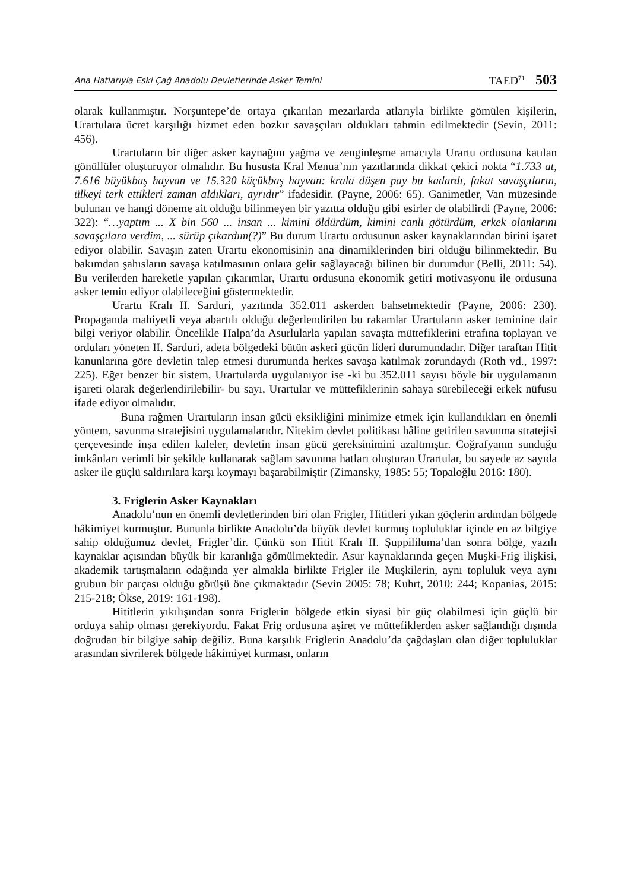Ana Hatlarıyla Eski Çağ Anadolu Devletlerinde Asker Temini TAED<sup>71</sup> 503
olarak kullanmıştır. Norşuntepe’de ortaya çıkarılan mezarlarda atlarıyla birlikte gömülen kişilerin, Urartulara ücret karşılığı hizmet eden bozkır savaşçıları oldukları tahmin edilmektedir (Sevin, 2011: 456).
Urartuların bir diğer asker kaynağını yağma ve zenginleşme amacıyla Urartu ordusuna katılan gönüllüler oluşturuyor olmalıdır. Bu hususta Kral Menua’nın yazıtlarında dikkat çekici nokta “1.733 at, 7.616 büyükbaş hayvan ve 15.320 küçükbaş hayvan: krala düşen pay bu kadardı, fakat savaşçıların, ülkeyi terk ettikleri zaman aldıkları, ayrıdır” ifadesidir. (Payne, 2006: 65). Ganimetler, Van müzesinde bulunan ve hangi döneme ait olduğu bilinmeyen bir yazıtta olduğu gibi esirler de olabilirdi (Payne, 2006: 322): “…yaptım ... X bin 560 ... insan ... kimini öldürdüm, kimini canlı götürdüm, erkek olanlarını savaşçılara verdim, ... sürüp çıkardım(?)” Bu durum Urartu ordusunun asker kaynaklarından birini işaret ediyor olabilir. Savaşın zaten Urartu ekonomisinin ana dinamiklerinden biri olduğu bilinmektedir. Bu bakımdan şahısların savaşa katılmasının onlara gelir sağlayacağı bilinen bir durumdur (Belli, 2011: 54). Bu verilerden hareketle yapılan çıkarımlar, Urartu ordusuna ekonomik getiri motivasyonu ile ordusuna asker temin ediyor olabileceğini göstermektedir.
Urartu Kralı II. Sarduri, yazıtında 352.011 askerden bahsetmektedir (Payne, 2006: 230). Propaganda mahiyetli veya abartılı olduğu değerlendirilen bu rakamlar Urartuların asker teminine dair bilgi veriyor olabilir. Öncelikle Halpa’da Asurlularla yapılan savaşta müttefiklerini etrafına toplayan ve orduları yöneten II. Sarduri, adeta bölgedeki bütün askeri gücün lideri durumundadır. Diğer taraftan Hitit kanunlarına göre devletin talep etmesi durumunda herkes savaşa katılmak zorundaydı (Roth vd., 1997: 225). Eğer benzer bir sistem, Urartularda uygulanıyor ise -ki bu 352.011 sayısı böyle bir uygulamanın işareti olarak değerlendirilebilir- bu sayı, Urartular ve müttefiklerinin sahaya sürebileceği erkek nüfusu ifade ediyor olmalıdır.
Buna rağmen Urartuların insan gücü eksikliğini minimize etmek için kullandıkları en önemli yöntem, savunma stratejisini uygulamalarıdır. Nitekim devlet politikası hâline getirilen savunma stratejisi çerçevesinde inşa edilen kaleler, devletin insan gücü gereksinimini azaltmıştır. Coğrafyanın sunduğu imkânları verimli bir şekilde kullanarak sağlam savunma hatları oluşturan Urartular, bu sayede az sayıda asker ile güçlü saldırılara karşı koymayı başarabilmiştir (Zimansky, 1985: 55; Topaloğlu 2016: 180).
3. Friglerin Asker Kaynakları
Anadolu’nun en önemli devletlerinden biri olan Frigler, Hititleri yıkan göçlerin ardından bölgede hâkimiyet kurmuştur. Bununla birlikte Anadolu’da büyük devlet kurmuş topluluklar içinde en az bilgiye sahip olduğumuz devlet, Frigler’dir. Çünkü son Hitit Kralı II. Şuppililuma’dan sonra bölge, yazılı kaynaklar açısından büyük bir karanlığa gömülmektedir. Asur kaynaklarında geçen Muşki-Frig ilişkisi, akademik tartışmaların odağında yer almakla birlikte Frigler ile Muşkilerin, aynı topluluk veya aynı grubun bir parçası olduğu görüşü öne çıkmaktadır (Sevin 2005: 78; Kuhrt, 2010: 244; Kopanias, 2015: 215-218; Ökse, 2019: 161-198).
Hititlerin yıkılışından sonra Friglerin bölgede etkin siyasi bir güç olabilmesi için güçlü bir orduya sahip olması gerekiyordu. Fakat Frig ordusuna aşiret ve müttefiklerden asker sağlandığı dışında doğrudan bir bilgiye sahip değiliz. Buna karşılık Friglerin Anadolu’da çağdaşları olan diğer topluluklar arasından sivrilerek bölgede hâkimiyet kurması, onların